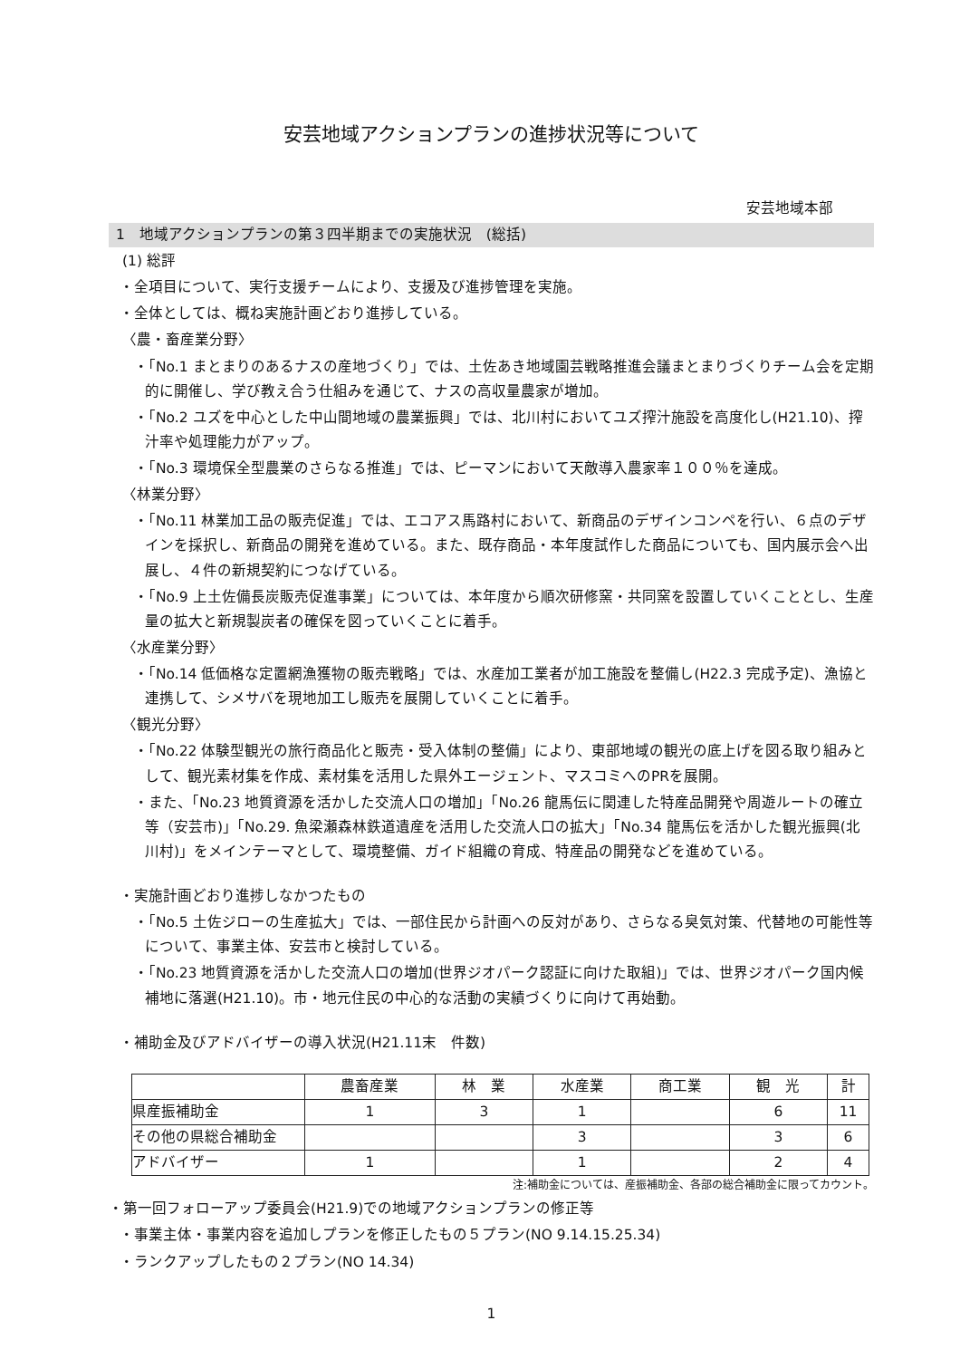安芸地域アクションプランの進捗状況等について
安芸地域本部
1　地域アクションプランの第３四半期までの実施状況　(総括)
(1) 総評
・全項目について、実行支援チームにより、支援及び進捗管理を実施。
・全体としては、概ね実施計画どおり進捗している。
〈農・畜産業分野〉
・「No.1 まとまりのあるナスの産地づくり」では、土佐あき地域園芸戦略推進会議まとまりづくりチーム会を定期的に開催し、学び教え合う仕組みを通じて、ナスの高収量農家が増加。
・「No.2 ユズを中心とした中山間地域の農業振興」では、北川村においてユズ搾汁施設を高度化し(H21.10)、搾汁率や処理能力がアップ。
・「No.3 環境保全型農業のさらなる推進」では、ピーマンにおいて天敵導入農家率１００％を達成。
〈林業分野〉
・「No.11 林業加工品の販売促進」では、エコアス馬路村において、新商品のデザインコンペを行い、６点のデザインを採択し、新商品の開発を進めている。また、既存商品・本年度試作した商品についても、国内展示会へ出展し、４件の新規契約につなげている。
・「No.9 上土佐備長炭販売促進事業」については、本年度から順次研修窯・共同窯を設置していくこととし、生産量の拡大と新規製炭者の確保を図っていくことに着手。
〈水産業分野〉
・「No.14 低価格な定置網漁獲物の販売戦略」では、水産加工業者が加工施設を整備し(H22.3 完成予定)、漁協と連携して、シメサバを現地加工し販売を展開していくことに着手。
〈観光分野〉
・「No.22 体験型観光の旅行商品化と販売・受入体制の整備」により、東部地域の観光の底上げを図る取り組みとして、観光素材集を作成、素材集を活用した県外エージェント、マスコミへのPRを展開。
・また、「No.23 地質資源を活かした交流人口の増加」「No.26 龍馬伝に関連した特産品開発や周遊ルートの確立等（安芸市)」「No.29. 魚梁瀬森林鉄道遺産を活用した交流人口の拡大」「No.34 龍馬伝を活かした観光振興(北川村)」をメインテーマとして、環境整備、ガイド組織の育成、特産品の開発などを進めている。
・実施計画どおり進捗しなかつたもの
・「No.5 土佐ジローの生産拡大」では、一部住民から計画への反対があり、さらなる臭気対策、代替地の可能性等について、事業主体、安芸市と検討している。
・「No.23 地質資源を活かした交流人口の増加(世界ジオパーク認証に向けた取組)」では、世界ジオパーク国内候補地に落選(H21.10)。市・地元住民の中心的な活動の実績づくりに向けて再始動。
・補助金及びアドバイザーの導入状況(H21.11末　件数)
| | 農畜産業 | 林 業 | 水産業 | 商工業 | 観 光 | 計 |
| --- | --- | --- | --- | --- | --- | --- |
| 県産振補助金 | 1 | 3 | 1 | | 6 | 11 |
| その他の県総合補助金 | | | 3 | | 3 | 6 |
| アドバイザー | 1 | | 1 | | 2 | 4 |
注:補助金については、産振補助金、各部の総合補助金に限ってカウント。
・第一回フォローアップ委員会(H21.9)での地域アクションプランの修正等
・事業主体・事業内容を追加しプランを修正したもの５プラン(NO 9.14.15.25.34)
・ランクアップしたもの２プラン(NO 14.34)
1